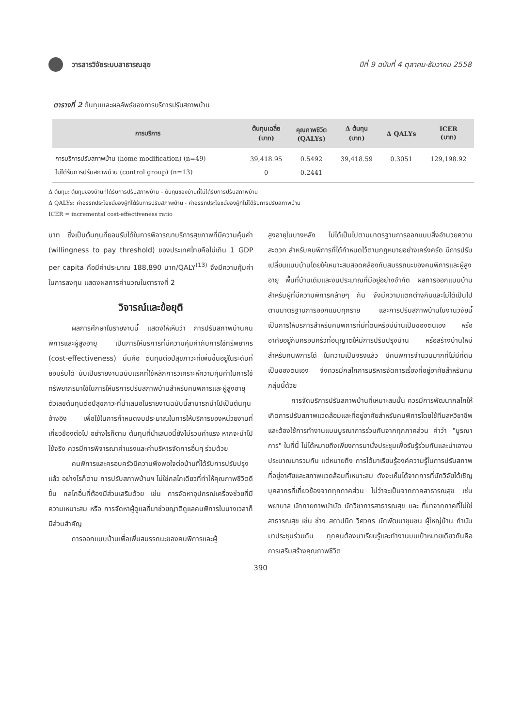วารสารวิจัยระบบสาธารณสุข
ปีที่ 9 ฉบับที่ 4 ตุลาคม-ธันวาคม 2558
ตารางที่ 2 ต้นทุนและผลลัพธ์ของการบริการปรับสภาพบ้าน
| การบริการ | ต้นทุนเฉลี่ย (บาท) | คุณภาพชีวิต (QALYs) | Δ ต้นทุน (บาท) | Δ QALYs | ICER (บาท) |
| --- | --- | --- | --- | --- | --- |
| การบริการปรับสภาพบ้าน (home modification) (n=49) | 39,418.95 | 0.5492 | 39,418.59 | 0.3051 | 129,198.92 |
| ไม่ได้รับการปรับสภาพบ้าน (control group) (n=13) | 0 | 0.2441 | - | - | - |
Δ ต้นทุน: ต้นทุนของบ้านที่ได้รับการปรับสภาพบ้าน - ต้นทุนของบ้านที่ไม่ได้รับการปรับสภาพบ้าน
Δ QALYs: ค่าอรรถประโยชน์ของผู้ที่ได้รับการปรับสภาพบ้าน - ค่าอรรถประโยชน์ของผู้ที่ไม่ได้รับการปรับสภาพบ้าน
ICER = incremental cost-effectiveness ratio
บาท ซึ่งเป็นต้นทุนที่ยอมรับได้ในการพิจารณาบริการสุขภาพที่มีความคุ้มค่า (willingness to pay threshold) ของประเทศไทยคือไม่เกิน 1 GDP per capita คือมีค่าประมาณ 188,890 บาท/QALY<sup>(13)</sup> จึงมีความคุ้มค่าในการลงทุน แสดงผลการคำนวณในตารางที่ 2
วิจารณ์และข้อยุติ
ผลการศึกษาในรายงานนี้ แสดงให้เห็นว่า การปรับสภาพบ้านคนพิการและผู้สูงอายุ เป็นการให้บริการที่มีความคุ้มค่ากับการใช้ทรัพยากร (cost-effectiveness) นั่นคือ ต้นทุนต่อปีสุขภาวะที่เพิ่มขึ้นอยู่ในระดับที่ยอมรับได้ นับเป็นรายงานฉบับแรกที่ใช้หลักการวิเคราะห์ความคุ้มค่าในการใช้ทรัพยากรมาใช้ในการให้บริการปรับสภาพบ้านสำหรับคนพิการและผู้สูงอายุ ตัวเลขต้นทุนต่อปีสุขภาวะที่นำเสนอในรายงานฉบับนี้สามารถนำไปเป็นต้นทุนอ้างอิง เพื่อใช้ในการกำหนดงบประมาณในการให้บริการของหน่วยงานที่เกี่ยวข้องต่อไป อย่างไรก็ตาม ต้นทุนที่นำเสนอนี้ยังไม่รวมค่าแรง หากจะนำไปใช้จริง ควรมีการพิจารณาค่าแรงและค่าบริหารจัดการอื่นๆ ร่วมด้วย
คนพิการและครอบครัวมีความพึงพอใจต่อบ้านที่ได้รับการปรับปรุงแล้ว อย่างไรก็ตาม การปรับสภาพบ้านฯ ไม่ใช่กลไกเดียวที่ทำให้คุณภาพชีวิตดีขึ้น กลไกอื่นที่ต้องมีส่วนเสริมด้วย เช่น การจัดหาอุปกรณ์เครื่องช่วยที่มีความเหมาะสม หรือ การจัดหาผู้ดูแลที่มาช่วยญาติดูแลคนพิการในบางเวลาก็มีส่วนสำคัญ
การออกแบบบ้านเพื่อเพิ่มสมรรถนะของคนพิการและผู้
สูงอายุในบางหลัง ไม่ได้เป็นไปตามมาตรฐานการออกแบบสิ่งอำนวยความสะดวก สำหรับคนพิการที่ได้กำหนดไว้ตามกฎหมายอย่างเคร่งครัด มีการปรับเปลี่ยนแบบบ้านโดยให้เหมาะสมสอดคล้องกับสมรรถนะของคนพิการและผู้สูงอายุ พื้นที่บ้านเดิมและงบประมาณที่มีอยู่อย่างจำกัด ผลการออกแบบบ้านสำหรับผู้ที่มีความพิการคล้ายๆ กัน จึงมีความแตกต่างกันและไม่ได้เป็นไปตามมาตรฐานการออกแบบทุกราย และการปรับสภาพบ้านในงานวิจัยนี้ เป็นการให้บริการสำหรับคนพิการที่มีที่ดินหรือมีบ้านเป็นของตนเอง หรืออาศัยอยู่กับครอบครัวที่อนุญาตให้มีการปรับปรุงบ้าน หรือสร้างบ้านใหม่สำหรับคนพิการได้ ในความเป็นจริงแล้ว มีคนพิการจำนวนมากที่ไม่มีที่ดินเป็นของตนเอง จึงควรมีกลไกการบริหารจัดการเรื่องที่อยู่อาศัยสำหรับคนกลุ่มนี้ด้วย
การจัดบริการปรับสภาพบ้านที่เหมาะสมนั้น ควรมีการพัฒนากลไกให้เกิดการปรับสภาพแวดล้อมและที่อยู่อาศัยสำหรับคนพิการโดยใช้ทีมสหวิชาชีพ และต้องใช้การทำงานแบบบูรณาการร่วมกันจากทุกภาคส่วน คำว่า "บูรณาการ" ในที่นี้ ไม่ได้หมายถึงเพียงการมานั่งประชุมเพื่อรับรู้ร่วมกันและนำเอางบประมาณมารวมกัน แต่หมายถึง การได้มาเรียนรู้องค์ความรู้ในการปรับสภาพที่อยู่อาศัยและสภาพแวดล้อมที่เหมาะสม ดังจะเห็นได้จากการที่นักวิจัยได้เชิญบุคลากรที่เกี่ยวข้องจากทุกภาคส่วน ไม่ว่าจะเป็นจากภาคสาธารณสุข เช่น พยาบาล นักกายภาพบำบัด นักวิชาการสาธารณสุข และ ที่มาจากภาคที่ไม่ใช่สาธารณสุข เช่น ช่าง สถาปนิก วิศวกร นักพัฒนาชุมชน ผู้ใหญ่บ้าน กำนัน มาประชุมร่วมกัน ทุกคนต้องมาเรียนรู้และทำงานบนเป้าหมายเดียวกันคือ การเสริมสร้างคุณภาพชีวิต
390